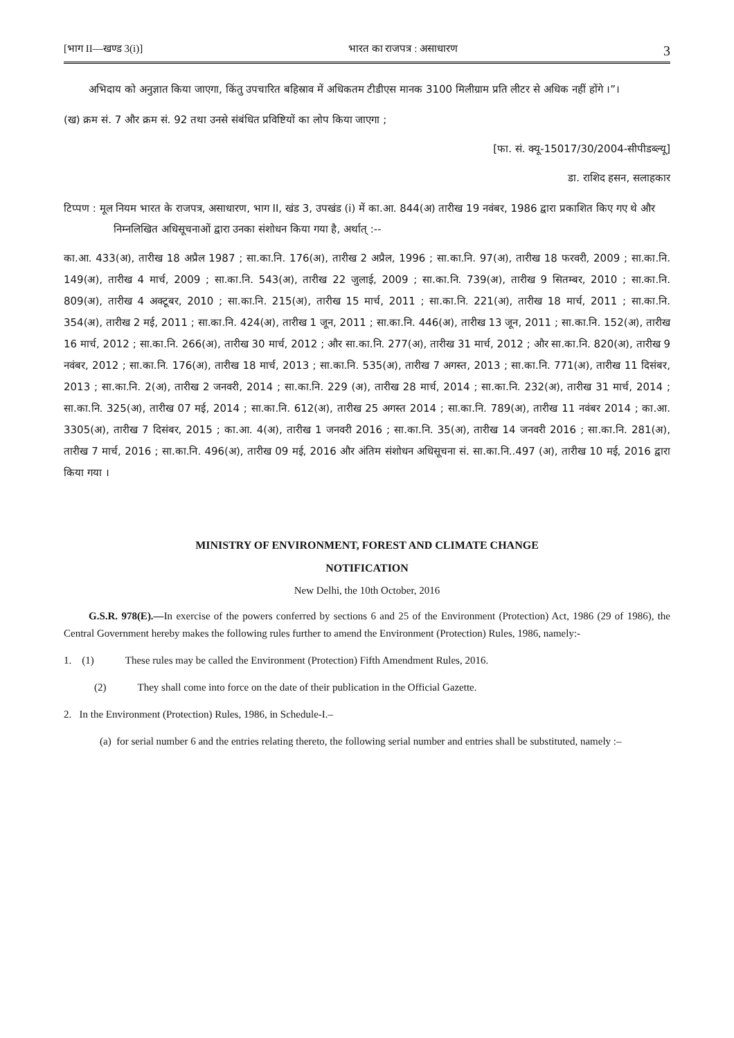[भाग II—खण्ड 3(i)] भारत का राजपत्र : असाधारण 3
अभिदाय को अनुज्ञात किया जाएगा, किंतु उपचारित बहिस्राव में अधिकतम टीडीएस मानक 3100 मिलीग्राम प्रति लीटर से अधिक नहीं होंगे ।”।
(ख) क्रम सं. 7 और क्रम सं. 92 तथा उनसे संबंधित प्रविष्टियों का लोप किया जाएगा ;
[फा. सं. क्यू-15017/30/2004-सीपीडब्ल्यू]
डा. राशिद हसन, सलाहकार
टिप्पण : मूल नियम भारत के राजपत्र, असाधारण, भाग II, खंड 3, उपखंड (i) में का.आ. 844(अ) तारीख 19 नवंबर, 1986 द्वारा प्रकाशित किए गए थे और निम्नलिखित अधिसूचनाओं द्वारा उनका संशोधन किया गया है, अर्थात् :--
का.आ. 433(अ), तारीख 18 अप्रैल 1987 ; सा.का.नि. 176(अ), तारीख 2 अप्रैल, 1996 ; सा.का.नि. 97(अ), तारीख 18 फरवरी, 2009 ; सा.का.नि. 149(अ), तारीख 4 मार्च, 2009 ; सा.का.नि. 543(अ), तारीख 22 जुलाई, 2009 ; सा.का.नि. 739(अ), तारीख 9 सितम्बर, 2010 ; सा.का.नि. 809(अ), तारीख 4 अक्टूबर, 2010 ; सा.का.नि. 215(अ), तारीख 15 मार्च, 2011 ; सा.का.नि. 221(अ), तारीख 18 मार्च, 2011 ; सा.का.नि. 354(अ), तारीख 2 मई, 2011 ; सा.का.नि. 424(अ), तारीख 1 जून, 2011 ; सा.का.नि. 446(अ), तारीख 13 जून, 2011 ; सा.का.नि. 152(अ), तारीख 16 मार्च, 2012 ; सा.का.नि. 266(अ), तारीख 30 मार्च, 2012 ; और सा.का.नि. 277(अ), तारीख 31 मार्च, 2012 ; और सा.का.नि. 820(अ), तारीख 9 नवंबर, 2012 ; सा.का.नि. 176(अ), तारीख 18 मार्च, 2013 ; सा.का.नि. 535(अ), तारीख 7 अगस्त, 2013 ; सा.का.नि. 771(अ), तारीख 11 दिसंबर, 2013 ; सा.का.नि. 2(अ), तारीख 2 जनवरी, 2014 ; सा.का.नि. 229 (अ), तारीख 28 मार्च, 2014 ; सा.का.नि. 232(अ), तारीख 31 मार्च, 2014 ; सा.का.नि. 325(अ), तारीख 07 मई, 2014 ; सा.का.नि. 612(अ), तारीख 25 अगस्त 2014 ; सा.का.नि. 789(अ), तारीख 11 नवंबर 2014 ; का.आ. 3305(अ), तारीख 7 दिसंबर, 2015 ; का.आ. 4(अ), तारीख 1 जनवरी 2016 ; सा.का.नि. 35(अ), तारीख 14 जनवरी 2016 ; सा.का.नि. 281(अ), तारीख 7 मार्च, 2016 ; सा.का.नि. 496(अ), तारीख 09 मई, 2016 और अंतिम संशोधन अधिसूचना सं. सा.का.नि..497 (अ), तारीख 10 मई, 2016 द्वारा किया गया ।
MINISTRY OF ENVIRONMENT, FOREST AND CLIMATE CHANGE
NOTIFICATION
New Delhi, the 10th October, 2016
G.S.R. 978(E).—In exercise of the powers conferred by sections 6 and 25 of the Environment (Protection) Act, 1986 (29 of 1986), the Central Government hereby makes the following rules further to amend the Environment (Protection) Rules, 1986, namely:-
1. (1) These rules may be called the Environment (Protection) Fifth Amendment Rules, 2016.
(2) They shall come into force on the date of their publication in the Official Gazette.
2. In the Environment (Protection) Rules, 1986, in Schedule-I.–
(a) for serial number 6 and the entries relating thereto, the following serial number and entries shall be substituted, namely :–